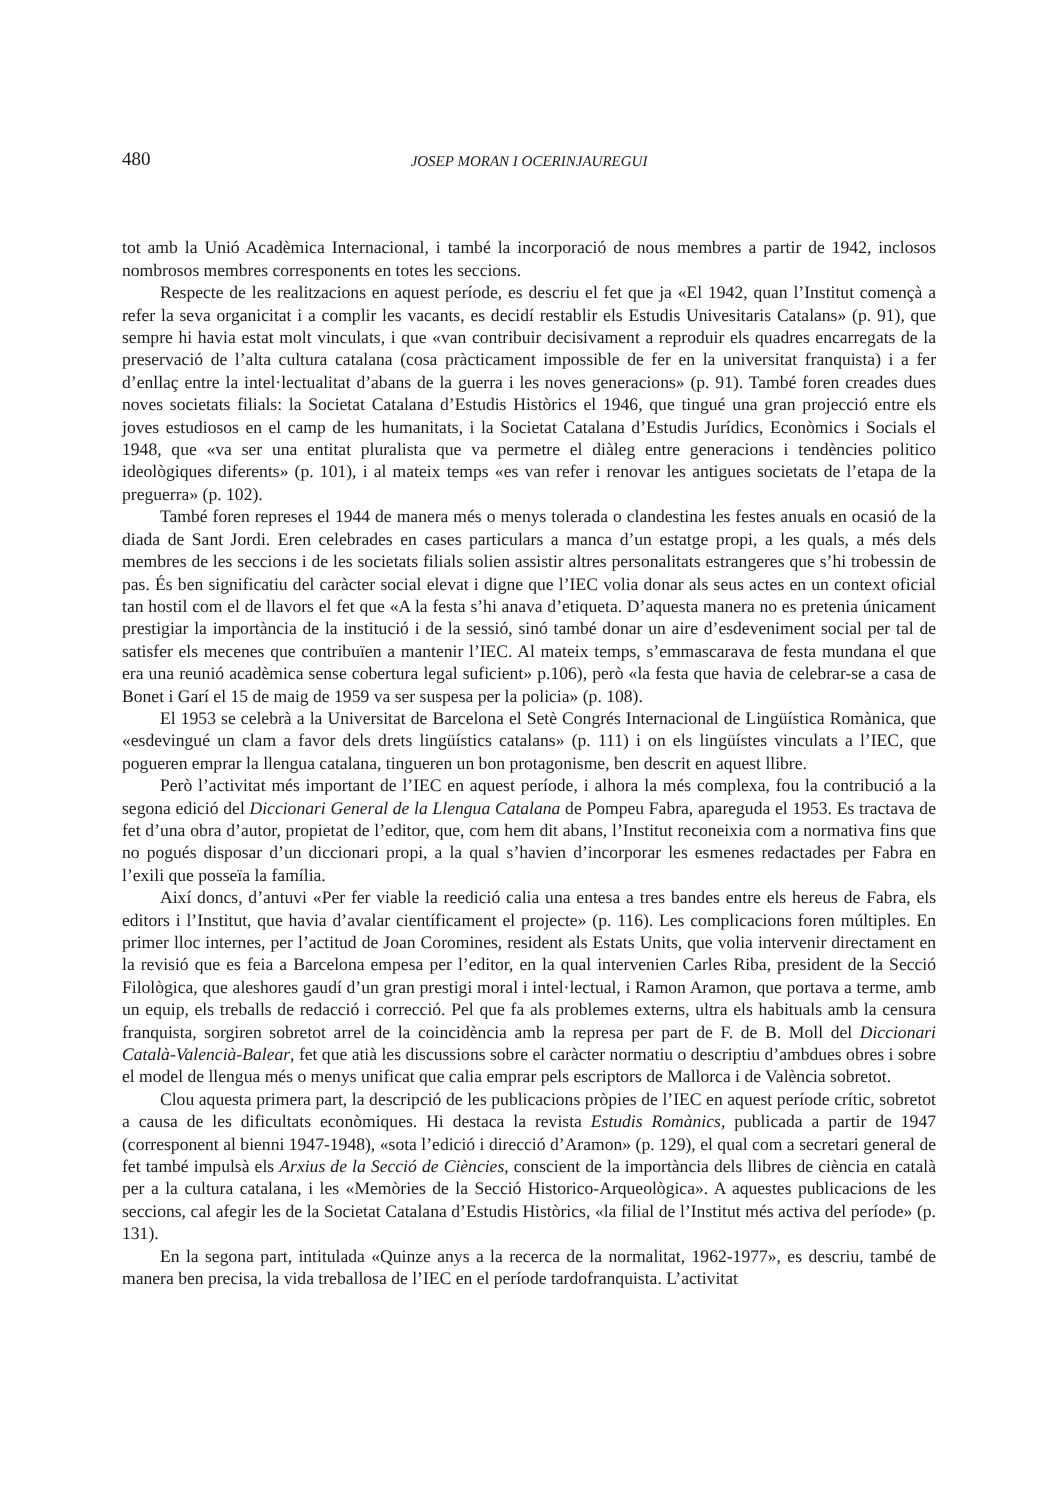480 JOSEP MORAN I OCERINJAUREGUI
tot amb la Unió Acadèmica Internacional, i també la incorporació de nous membres a partir de 1942, inclosos nombrosos membres corresponents en totes les seccions.
Respecte de les realitzacions en aquest període, es descriu el fet que ja «El 1942, quan l’Institut començà a refer la seva organicitat i a complir les vacants, es decidí restablir els Estudis Univesitaris Catalans» (p. 91), que sempre hi havia estat molt vinculats, i que «van contribuir decisivament a reproduir els quadres encarregats de la preservació de l’alta cultura catalana (cosa pràcticament impossible de fer en la universitat franquista) i a fer d’enllaç entre la intel·lectualitat d’abans de la guerra i les noves generacions» (p. 91). També foren creades dues noves societats filials: la Societat Catalana d’Estudis Històrics el 1946, que tingué una gran projecció entre els joves estudiosos en el camp de les humanitats, i la Societat Catalana d’Estudis Jurídics, Econòmics i Socials el 1948, que «va ser una entitat pluralista que va permetre el diàleg entre generacions i tendències politico ideològiques diferents» (p. 101), i al mateix temps «es van refer i renovar les antigues societats de l’etapa de la preguerra» (p. 102).
També foren represes el 1944 de manera més o menys tolerada o clandestina les festes anuals en ocasió de la diada de Sant Jordi. Eren celebrades en cases particulars a manca d’un estatge propi, a les quals, a més dels membres de les seccions i de les societats filials solien assistir altres personalitats estrangeres que s’hi trobessin de pas. És ben significatiu del caràcter social elevat i digne que l’IEC volia donar als seus actes en un context oficial tan hostil com el de llavors el fet que «A la festa s’hi anava d’etiqueta. D’aquesta manera no es pretenia únicament prestigiar la importància de la institució i de la sessió, sinó també donar un aire d’esdeveniment social per tal de satisfer els mecenes que contribuïen a mantenir l’IEC. Al mateix temps, s’emmascarava de festa mundana el que era una reunió acadèmica sense cobertura legal suficient» p.106), però «la festa que havia de celebrar-se a casa de Bonet i Garí el 15 de maig de 1959 va ser suspesa per la policia» (p. 108).
El 1953 se celebrà a la Universitat de Barcelona el Setè Congrés Internacional de Lingüística Romànica, que «esdevingué un clam a favor dels drets lingüístics catalans» (p. 111) i on els lingüístes vinculats a l’IEC, que pogueren emprar la llengua catalana, tingueren un bon protagonisme, ben descrit en aquest llibre.
Però l’activitat més important de l’IEC en aquest període, i alhora la més complexa, fou la contribució a la segona edició del Diccionari General de la Llengua Catalana de Pompeu Fabra, apareguda el 1953. Es tractava de fet d’una obra d’autor, propietat de l’editor, que, com hem dit abans, l’Institut reconeixia com a normativa fins que no pogués disposar d’un diccionari propi, a la qual s’havien d’incorporar les esmenes redactades per Fabra en l’exili que posseïa la família.
Així doncs, d’antuvi «Per fer viable la reedició calia una entesa a tres bandes entre els hereus de Fabra, els editors i l’Institut, que havia d’avalar científicament el projecte» (p. 116). Les complicacions foren múltiples. En primer lloc internes, per l’actitud de Joan Coromines, resident als Estats Units, que volia intervenir directament en la revisió que es feia a Barcelona empesa per l’editor, en la qual intervenien Carles Riba, president de la Secció Filològica, que aleshores gaudí d’un gran prestigi moral i intel·lectual, i Ramon Aramon, que portava a terme, amb un equip, els treballs de redacció i correcció. Pel que fa als problemes externs, ultra els habituals amb la censura franquista, sorgiren sobretot arrel de la coincidència amb la represa per part de F. de B. Moll del Diccionari Català-Valencià-Balear, fet que atià les discussions sobre el caràcter normatiu o descriptiu d’ambdues obres i sobre el model de llengua més o menys unificat que calia emprar pels escriptors de Mallorca i de València sobretot.
Clou aquesta primera part, la descripció de les publicacions pròpies de l’IEC en aquest període crític, sobretot a causa de les dificultats econòmiques. Hi destaca la revista Estudis Romànics, publicada a partir de 1947 (corresponent al bienni 1947-1948), «sota l’edició i direcció d’Aramon» (p. 129), el qual com a secretari general de fet també impulsà els Arxius de la Secció de Ciències, conscient de la importància dels llibres de ciència en català per a la cultura catalana, i les «Memòries de la Secció Historico-Arqueològica». A aquestes publicacions de les seccions, cal afegir les de la Societat Catalana d’Estudis Històrics, «la filial de l’Institut més activa del període» (p. 131).
En la segona part, intitulada «Quinze anys a la recerca de la normalitat, 1962-1977», es descriu, també de manera ben precisa, la vida treballosa de l’IEC en el període tardofranquista. L’activitat